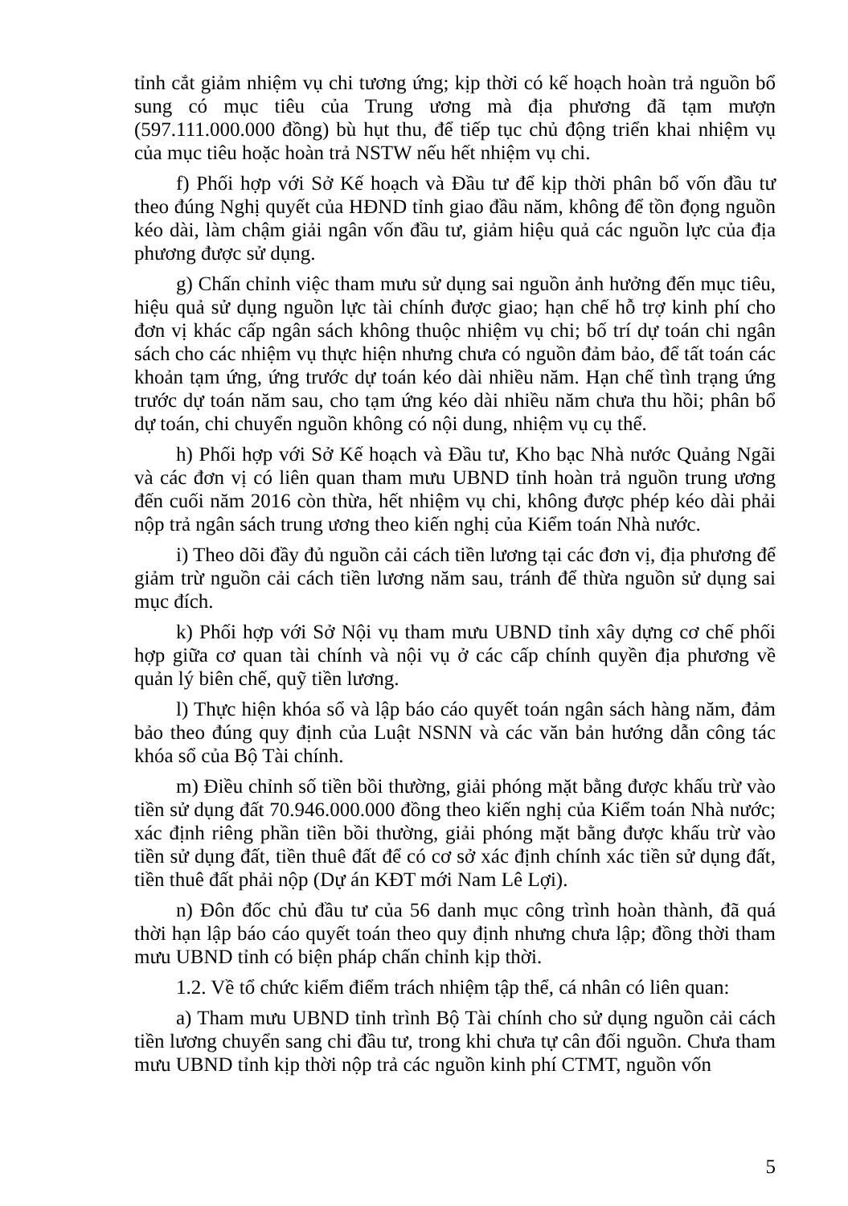tỉnh cắt giảm nhiệm vụ chi tương ứng; kịp thời có kế hoạch hoàn trả nguồn bổ sung có mục tiêu của Trung ương mà địa phương đã tạm mượn (597.111.000.000 đồng) bù hụt thu, để tiếp tục chủ động triển khai nhiệm vụ của mục tiêu hoặc hoàn trả NSTW nếu hết nhiệm vụ chi.
f) Phối hợp với Sở Kế hoạch và Đầu tư để kịp thời phân bổ vốn đầu tư theo đúng Nghị quyết của HĐND tỉnh giao đầu năm, không để tồn đọng nguồn kéo dài, làm chậm giải ngân vốn đầu tư, giảm hiệu quả các nguồn lực của địa phương được sử dụng.
g) Chấn chỉnh việc tham mưu sử dụng sai nguồn ảnh hưởng đến mục tiêu, hiệu quả sử dụng nguồn lực tài chính được giao; hạn chế hỗ trợ kinh phí cho đơn vị khác cấp ngân sách không thuộc nhiệm vụ chi; bố trí dự toán chi ngân sách cho các nhiệm vụ thực hiện nhưng chưa có nguồn đảm bảo, để tất toán các khoản tạm ứng, ứng trước dự toán kéo dài nhiều năm. Hạn chế tình trạng ứng trước dự toán năm sau, cho tạm ứng kéo dài nhiều năm chưa thu hồi; phân bổ dự toán, chi chuyển nguồn không có nội dung, nhiệm vụ cụ thể.
h) Phối hợp với Sở Kế hoạch và Đầu tư, Kho bạc Nhà nước Quảng Ngãi và các đơn vị có liên quan tham mưu UBND tỉnh hoàn trả nguồn trung ương đến cuối năm 2016 còn thừa, hết nhiệm vụ chi, không được phép kéo dài phải nộp trả ngân sách trung ương theo kiến nghị của Kiểm toán Nhà nước.
i) Theo dõi đầy đủ nguồn cải cách tiền lương tại các đơn vị, địa phương để giảm trừ nguồn cải cách tiền lương năm sau, tránh để thừa nguồn sử dụng sai mục đích.
k) Phối hợp với Sở Nội vụ tham mưu UBND tỉnh xây dựng cơ chế phối hợp giữa cơ quan tài chính và nội vụ ở các cấp chính quyền địa phương về quản lý biên chế, quỹ tiền lương.
l) Thực hiện khóa sổ và lập báo cáo quyết toán ngân sách hàng năm, đảm bảo theo đúng quy định của Luật NSNN và các văn bản hướng dẫn công tác khóa sổ của Bộ Tài chính.
m) Điều chỉnh số tiền bồi thường, giải phóng mặt bằng được khấu trừ vào tiền sử dụng đất 70.946.000.000 đồng theo kiến nghị của Kiểm toán Nhà nước; xác định riêng phần tiền bồi thường, giải phóng mặt bằng được khấu trừ vào tiền sử dụng đất, tiền thuê đất để có cơ sở xác định chính xác tiền sử dụng đất, tiền thuê đất phải nộp (Dự án KĐT mới Nam Lê Lợi).
n) Đôn đốc chủ đầu tư của 56 danh mục công trình hoàn thành, đã quá thời hạn lập báo cáo quyết toán theo quy định nhưng chưa lập; đồng thời tham mưu UBND tỉnh có biện pháp chấn chỉnh kịp thời.
1.2. Về tổ chức kiểm điểm trách nhiệm tập thể, cá nhân có liên quan:
a) Tham mưu UBND tỉnh trình Bộ Tài chính cho sử dụng nguồn cải cách tiền lương chuyển sang chi đầu tư, trong khi chưa tự cân đối nguồn. Chưa tham mưu UBND tỉnh kịp thời nộp trả các nguồn kinh phí CTMT, nguồn vốn
5